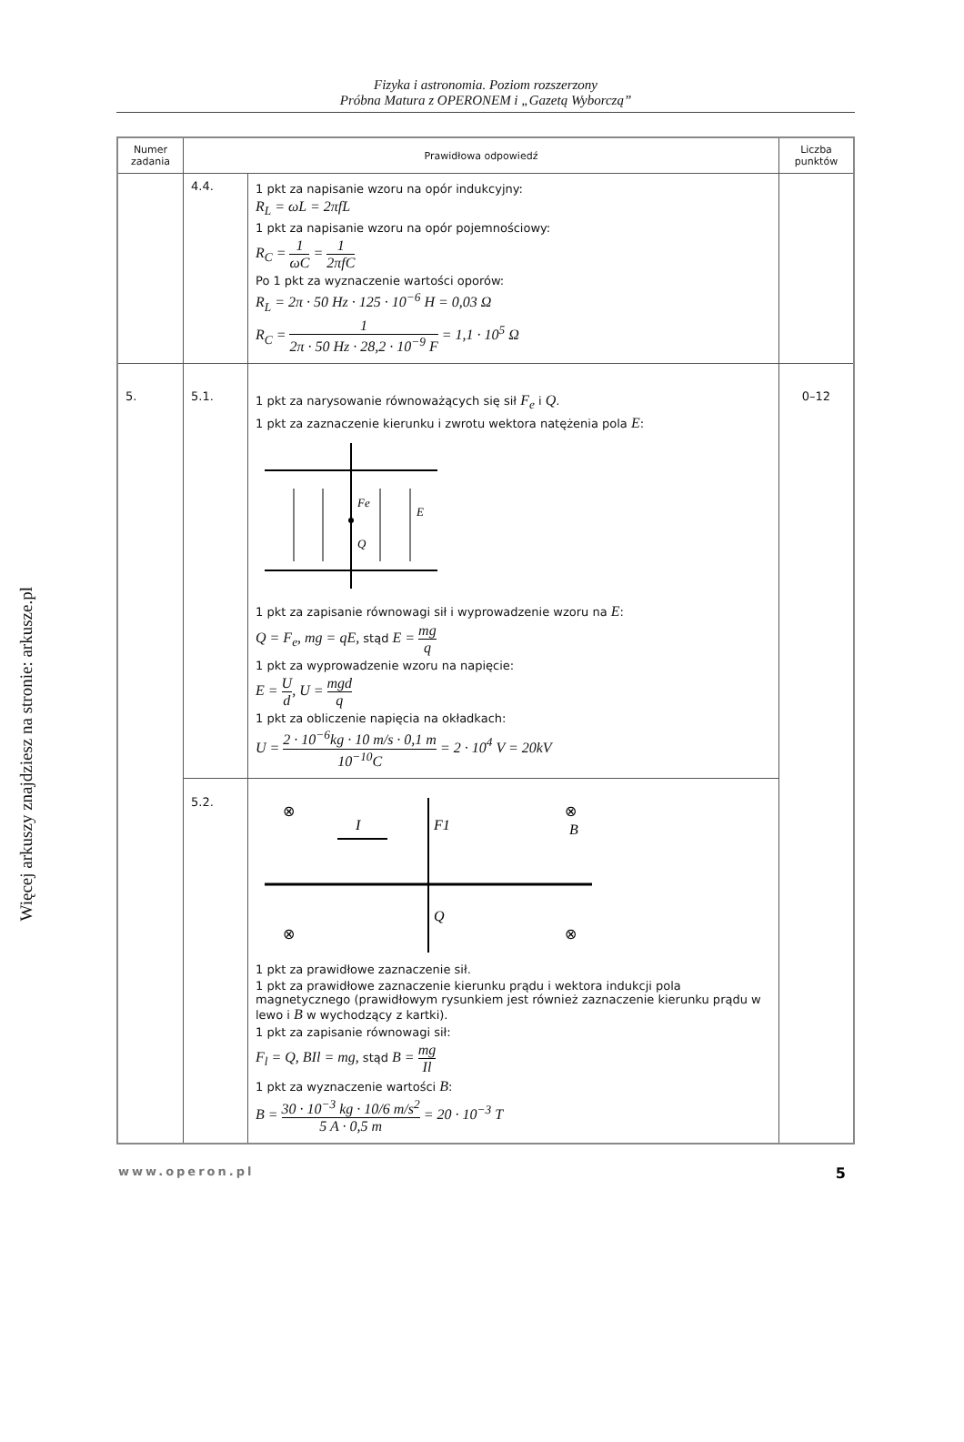Więcej arkuszy znajdziesz na stronie: arkusze.pl
Fizyka i astronomia. Poziom rozszerzony
Próbna Matura z OPERONEM i „Gazetą Wyborczą”
| Numer zadania | Prawidłowa odpowiedź | | Liczba punktów |
| --- | --- | --- | --- |
| | 4.4. | 1 pkt za napisanie wzoru na opór indukcyjny: R<sub>L</sub> = ωL = 2πfL 1 pkt za napisanie wzoru na opór pojemnościowy: R<sub>C</sub> = 1 ωC = 1 2πfC Po 1 pkt za wyznaczenie wartości oporów: R<sub>L</sub> = 2π · 50 Hz · 125 · 10<sup>−6</sup> H = 0,03 Ω R<sub>C</sub> = 1 2π · 50 Hz · 28,2 · 10<sup>−9</sup> F = 1,1 · 10<sup>5</sup> Ω | |
| 5. | 5.1. | 1 pkt za narysowanie równoważących się sił F<sub>e</sub> i Q . 1 pkt za zaznaczenie kierunku i zwrotu wektora natężenia pola E : Fe E Q 1 pkt za zapisanie równowagi sił i wyprowadzenie wzoru na E : Q = F<sub>e</sub>, mg = qE, stąd E = mg q 1 pkt za wyprowadzenie wzoru na napięcie: E = U d , U = mgd q 1 pkt za obliczenie napięcia na okładkach: U = 2 · 10<sup>−6</sup>kg · 10 m/s · 0,1 m 10<sup>−10</sup>C = 2 · 10<sup>4</sup> V = 20kV | 0–12 |
| | 5.2. | ⊗ ⊗ ⊗ ⊗ I F1 B Q 1 pkt za prawidłowe zaznaczenie sił. 1 pkt za prawidłowe zaznaczenie kierunku prądu i wektora indukcji pola magnetycznego (prawidłowym rysunkiem jest również zaznaczenie kierunku prądu w lewo i B w wychodzący z kartki). 1 pkt za zapisanie równowagi sił: F<sub>l</sub> = Q, BIl = mg, stąd B = mg Il 1 pkt za wyznaczenie wartości B : B = 30 · 10<sup>−3</sup> kg · 10/6 m/s<sup>2</sup> 5 A · 0,5 m = 20 · 10<sup>−3</sup> T | |
www.operon.pl 5